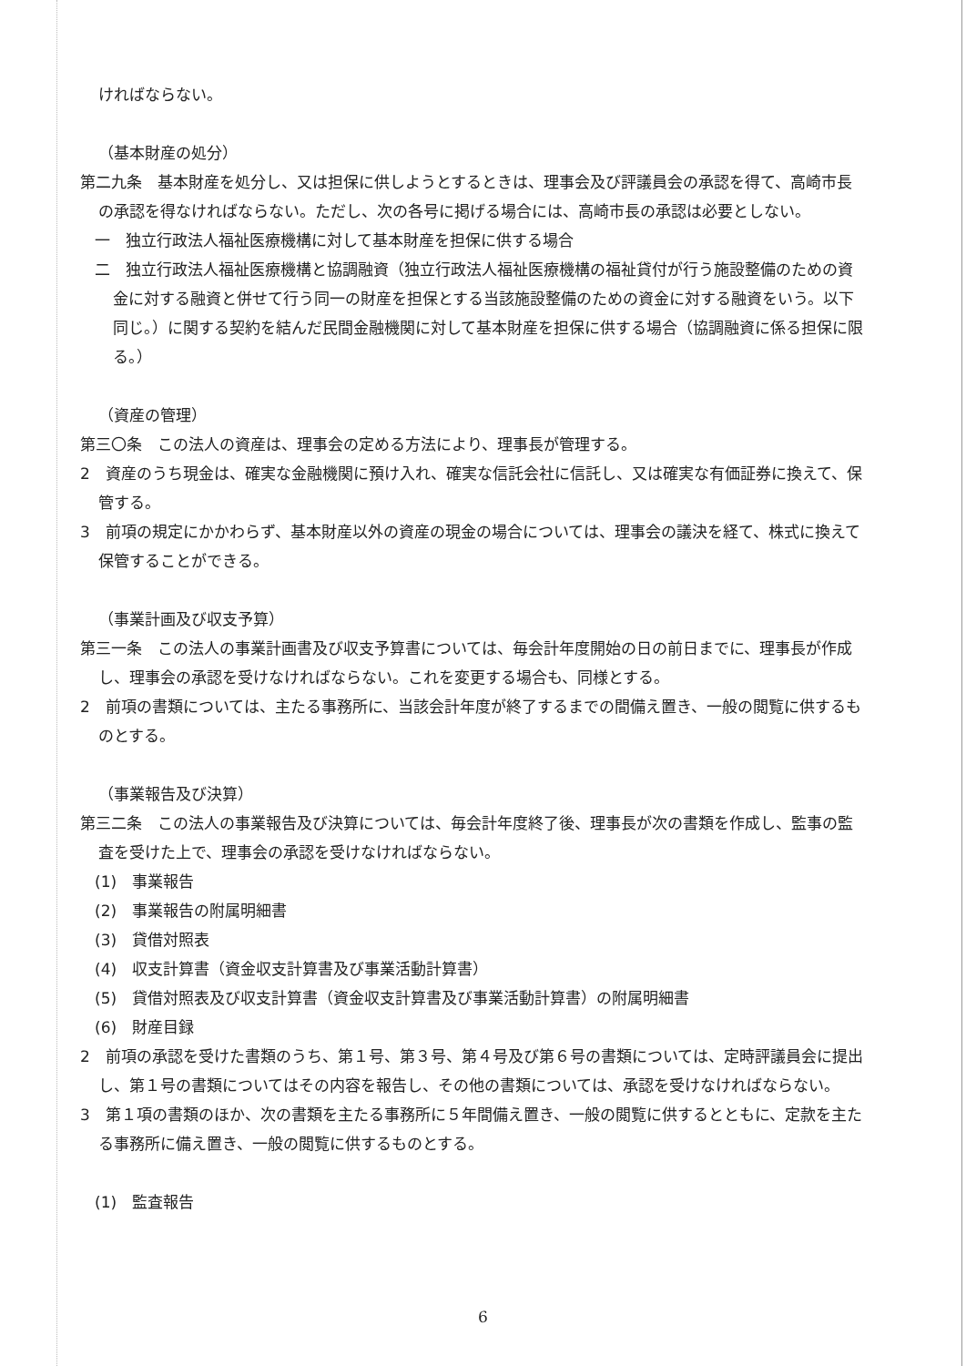ければならない。
（基本財産の処分）
第二九条　基本財産を処分し、又は担保に供しようとするときは、理事会及び評議員会の承認を得て、高崎市長の承認を得なければならない。ただし、次の各号に掲げる場合には、高崎市長の承認は必要としない。
一　独立行政法人福祉医療機構に対して基本財産を担保に供する場合
二　独立行政法人福祉医療機構と協調融資（独立行政法人福祉医療機構の福祉貸付が行う施設整備のための資金に対する融資と併せて行う同一の財産を担保とする当該施設整備のための資金に対する融資をいう。以下同じ。）に関する契約を結んだ民間金融機関に対して基本財産を担保に供する場合（協調融資に係る担保に限る。）
（資産の管理）
第三〇条　この法人の資産は、理事会の定める方法により、理事長が管理する。
2　資産のうち現金は、確実な金融機関に預け入れ、確実な信託会社に信託し、又は確実な有価証券に換えて、保管する。
3　前項の規定にかかわらず、基本財産以外の資産の現金の場合については、理事会の議決を経て、株式に換えて保管することができる。
（事業計画及び収支予算）
第三一条　この法人の事業計画書及び収支予算書については、毎会計年度開始の日の前日までに、理事長が作成し、理事会の承認を受けなければならない。これを変更する場合も、同様とする。
2　前項の書類については、主たる事務所に、当該会計年度が終了するまでの間備え置き、一般の閲覧に供するものとする。
（事業報告及び決算）
第三二条　この法人の事業報告及び決算については、毎会計年度終了後、理事長が次の書類を作成し、監事の監査を受けた上で、理事会の承認を受けなければならない。
(1)　事業報告
(2)　事業報告の附属明細書
(3)　貸借対照表
(4)　収支計算書（資金収支計算書及び事業活動計算書）
(5)　貸借対照表及び収支計算書（資金収支計算書及び事業活動計算書）の附属明細書
(6)　財産目録
2　前項の承認を受けた書類のうち、第１号、第３号、第４号及び第６号の書類については、定時評議員会に提出し、第１号の書類についてはその内容を報告し、その他の書類については、承認を受けなければならない。
3　第１項の書類のほか、次の書類を主たる事務所に５年間備え置き、一般の閲覧に供するとともに、定款を主たる事務所に備え置き、一般の閲覧に供するものとする。
(1)　監査報告
6